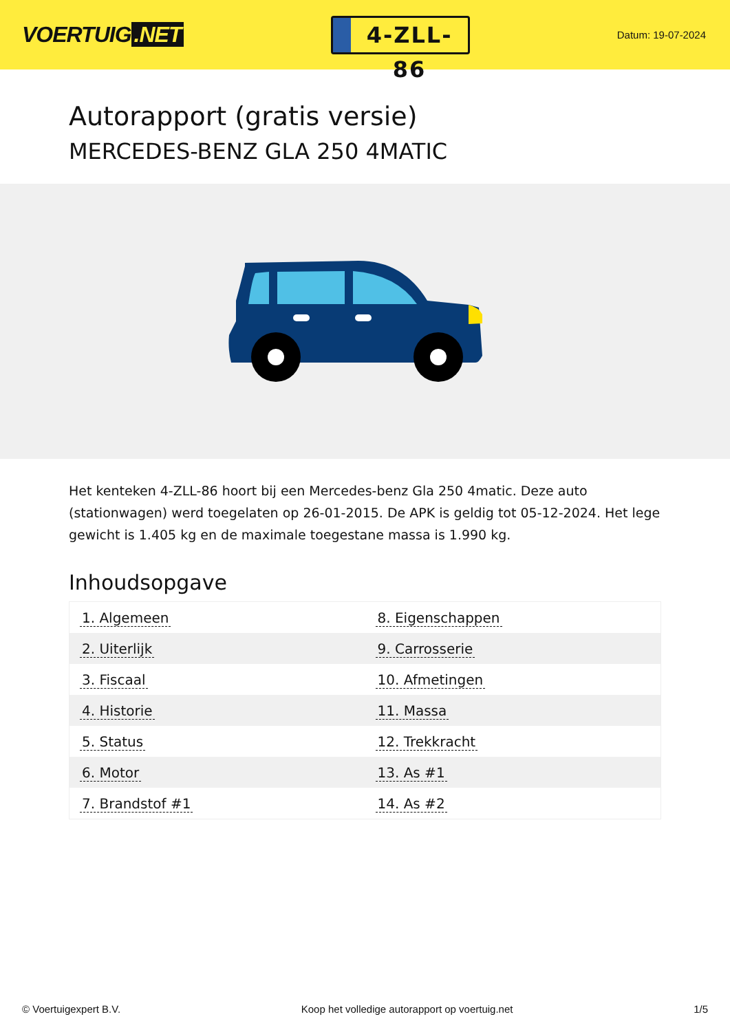VOERTUIG.NET
4-ZLL-86
Datum: 19-07-2024
Autorapport (gratis versie)
MERCEDES-BENZ GLA 250 4MATIC
Het kenteken 4-ZLL-86 hoort bij een Mercedes-benz Gla 250 4matic. Deze auto (stationwagen) werd toegelaten op 26-01-2015. De APK is geldig tot 05-12-2024. Het lege gewicht is 1.405 kg en de maximale toegestane massa is 1.990 kg.
Inhoudsopgave
| 1. Algemeen | 8. Eigenschappen |
| 2. Uiterlijk | 9. Carrosserie |
| 3. Fiscaal | 10. Afmetingen |
| 4. Historie | 11. Massa |
| 5. Status | 12. Trekkracht |
| 6. Motor | 13. As #1 |
| 7. Brandstof #1 | 14. As #2 |
© Voertuigexpert B.V. Koop het volledige autorapport op voertuig.net 1/5